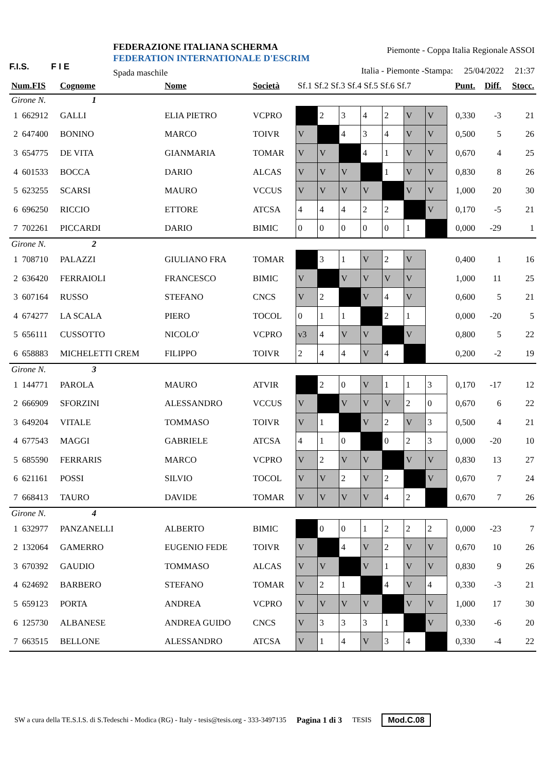F.I.S. F I E
FEDERAZIONE ITALIANA SCHERMA
FEDERATION INTERNATIONALE D'ESCRIM
Spada maschile
Piemonte - Coppa Italia Regionale ASSOI
Italia - Piemonte -Stampa: 25/04/2022 21:37
| Num.FIS | | Cognome | Nome | Società | Sf.1 Sf.2 Sf.3 Sf.4 Sf.5 Sf.6 Sf.7 | | | | | | | Punt. | Diff. | Stocc. |
| --- | --- | --- | --- | --- | --- | --- | --- | --- | --- | --- | --- | --- | --- | --- |
| Girone N. 1 | | | | | | | | | | | | | | |
| 1 | 662912 | GALLI | ELIA PIETRO | VCPRO | | 2 | 3 | 4 | 2 | V | V | 0,330 | -3 | 21 |
| 2 | 647400 | BONINO | MARCO | TOIVR | V | | 4 | 3 | 4 | V | V | 0,500 | 5 | 26 |
| 3 | 654775 | DE VITA | GIANMARIA | TOMAR | V | V | | 4 | 1 | V | V | 0,670 | 4 | 25 |
| 4 | 601533 | BOCCA | DARIO | ALCAS | V | V | V | | 1 | V | V | 0,830 | 8 | 26 |
| 5 | 623255 | SCARSI | MAURO | VCCUS | V | V | V | V | | V | V | 1,000 | 20 | 30 |
| 6 | 696250 | RICCIO | ETTORE | ATCSA | 4 | 4 | 4 | 2 | 2 | | V | 0,170 | -5 | 21 |
| 7 | 702261 | PICCARDI | DARIO | BIMIC | 0 | 0 | 0 | 0 | 0 | 1 | | 0,000 | -29 | 1 |
| Girone N. 2 | | | | | | | | | | | | | | |
| 1 | 708710 | PALAZZI | GIULIANO FRA | TOMAR | | 3 | 1 | V | 2 | V | | 0,400 | 1 | 16 |
| 2 | 636420 | FERRAIOLI | FRANCESCO | BIMIC | V | | V | V | V | V | | 1,000 | 11 | 25 |
| 3 | 607164 | RUSSO | STEFANO | CNCS | V | 2 | | V | 4 | V | | 0,600 | 5 | 21 |
| 4 | 674277 | LA SCALA | PIERO | TOCOL | 0 | 1 | 1 | | 2 | 1 | | 0,000 | -20 | 5 |
| 5 | 656111 | CUSSOTTO | NICOLO' | VCPRO | v3 | 4 | V | V | | V | | 0,800 | 5 | 22 |
| 6 | 658883 | MICHELETTI CREM | FILIPPO | TOIVR | 2 | 4 | 4 | V | 4 | | | 0,200 | -2 | 19 |
| Girone N. 3 | | | | | | | | | | | | | | |
| 1 | 144771 | PAROLA | MAURO | ATVIR | | 2 | 0 | V | 1 | 1 | 3 | 0,170 | -17 | 12 |
| 2 | 666909 | SFORZINI | ALESSANDRO | VCCUS | V | | V | V | V | 2 | 0 | 0,670 | 6 | 22 |
| 3 | 649204 | VITALE | TOMMASO | TOIVR | V | 1 | | V | 2 | V | 3 | 0,500 | 4 | 21 |
| 4 | 677543 | MAGGI | GABRIELE | ATCSA | 4 | 1 | 0 | | 0 | 2 | 3 | 0,000 | -20 | 10 |
| 5 | 685590 | FERRARIS | MARCO | VCPRO | V | 2 | V | V | | V | V | 0,830 | 13 | 27 |
| 6 | 621161 | POSSI | SILVIO | TOCOL | V | V | 2 | V | 2 | | V | 0,670 | 7 | 24 |
| 7 | 668413 | TAURO | DAVIDE | TOMAR | V | V | V | V | 4 | 2 | | 0,670 | 7 | 26 |
| Girone N. 4 | | | | | | | | | | | | | | |
| 1 | 632977 | PANZANELLI | ALBERTO | BIMIC | | 0 | 0 | 1 | 2 | 2 | 2 | 0,000 | -23 | 7 |
| 2 | 132064 | GAMERRO | EUGENIO FEDE | TOIVR | V | | 4 | V | 2 | V | V | 0,670 | 10 | 26 |
| 3 | 670392 | GAUDIO | TOMMASO | ALCAS | V | V | | V | 1 | V | V | 0,830 | 9 | 26 |
| 4 | 624692 | BARBERO | STEFANO | TOMAR | V | 2 | 1 | | 4 | V | 4 | 0,330 | -3 | 21 |
| 5 | 659123 | PORTA | ANDREA | VCPRO | V | V | V | V | | V | V | 1,000 | 17 | 30 |
| 6 | 125730 | ALBANESE | ANDREA GUIDO | CNCS | V | 3 | 3 | 3 | 1 | | V | 0,330 | -6 | 20 |
| 7 | 663515 | BELLONE | ALESSANDRO | ATCSA | V | 1 | 4 | V | 3 | 4 | | 0,330 | -4 | 22 |
SW a cura della TE.S.I.S. di S.Tedeschi - Modica (RG) - Italy - tesis@tesis.org - 333-3497135 Pagina 1 di 3 TESIS Mod.C.08